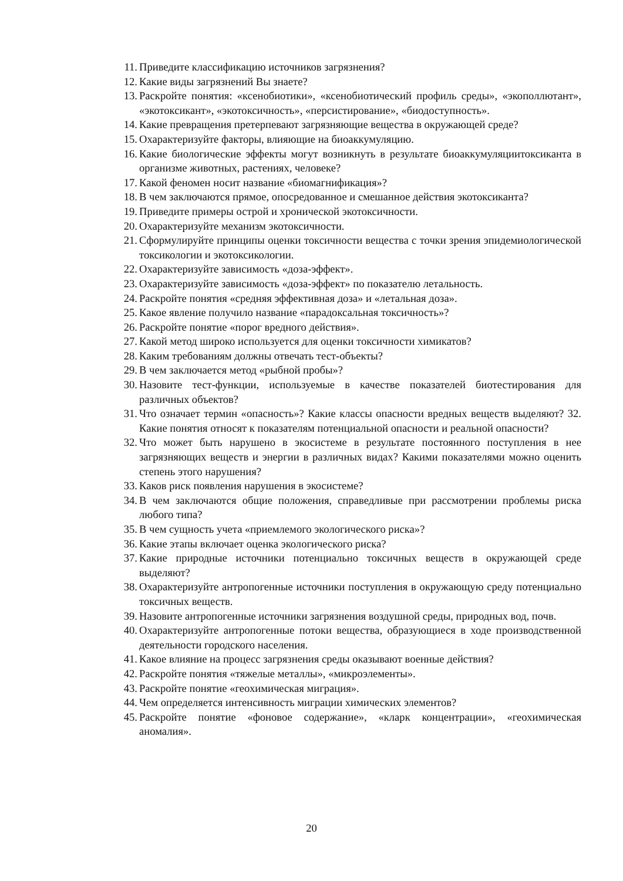11. Приведите классификацию источников загрязнения?
12. Какие виды загрязнений Вы знаете?
13. Раскройте понятия: «ксенобиотики», «ксенобиотический профиль среды», «экополлютант», «экотоксикант», «экотоксичность», «персистирование», «биодоступность».
14. Какие превращения претерпевают загрязняющие вещества в окружающей среде?
15. Охарактеризуйте факторы, влияющие на биоаккумуляцию.
16. Какие биологические эффекты могут возникнуть в результате биоаккумуляциитоксиканта в организме животных, растениях, человеке?
17. Какой феномен носит название «биомагнификация»?
18. В чем заключаются прямое, опосредованное и смешанное действия экотоксиканта?
19. Приведите примеры острой и хронической экотоксичности.
20. Охарактеризуйте механизм экотоксичности.
21. Сформулируйте принципы оценки токсичности вещества с точки зрения эпидемиологической токсикологии и экотоксикологии.
22. Охарактеризуйте зависимость «доза-эффект».
23. Охарактеризуйте зависимость «доза-эффект» по показателю летальность.
24. Раскройте понятия «средняя эффективная доза» и «летальная доза».
25. Какое явление получило название «парадоксальная токсичность»?
26. Раскройте понятие «порог вредного действия».
27. Какой метод широко используется для оценки токсичности химикатов?
28. Каким требованиям должны отвечать тест-объекты?
29. В чем заключается метод «рыбной пробы»?
30. Назовите тест-функции, используемые в качестве показателей биотестирования для различных объектов?
31. Что означает термин «опасность»? Какие классы опасности вредных веществ выделяют? 32. Какие понятия относят к показателям потенциальной опасности и реальной опасности?
32. Что может быть нарушено в экосистеме в результате постоянного поступления в нее загрязняющих веществ и энергии в различных видах? Какими показателями можно оценить степень этого нарушения?
33. Каков риск появления нарушения в экосистеме?
34. В чем заключаются общие положения, справедливые при рассмотрении проблемы риска любого типа?
35. В чем сущность учета «приемлемого экологического риска»?
36. Какие этапы включает оценка экологического риска?
37. Какие природные источники потенциально токсичных веществ в окружающей среде выделяют?
38. Охарактеризуйте антропогенные источники поступления в окружающую среду потенциально токсичных веществ.
39. Назовите антропогенные источники загрязнения воздушной среды, природных вод, почв.
40. Охарактеризуйте антропогенные потоки вещества, образующиеся в ходе производственной деятельности городского населения.
41. Какое влияние на процесс загрязнения среды оказывают военные действия?
42. Раскройте понятия «тяжелые металлы», «микроэлементы».
43. Раскройте понятие «геохимическая миграция».
44. Чем определяется интенсивность миграции химических элементов?
45. Раскройте понятие «фоновое содержание», «кларк концентрации», «геохимическая аномалия».
20